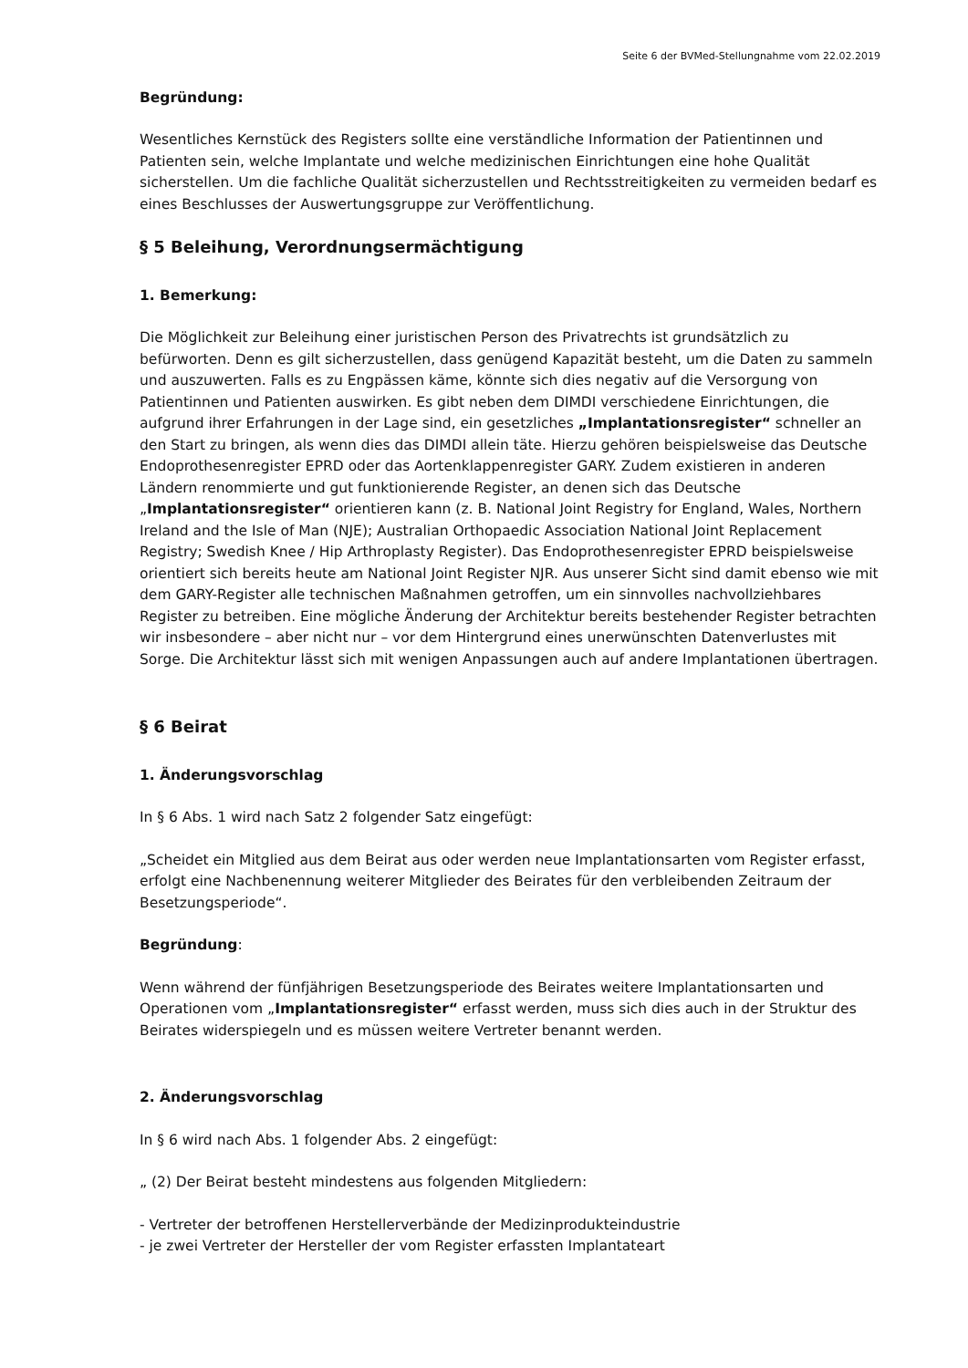Seite 6 der BVMed-Stellungnahme vom 22.02.2019
Begründung:
Wesentliches Kernstück des Registers sollte eine verständliche Information der Patientinnen und Patienten sein, welche Implantate und welche medizinischen Einrichtungen eine hohe Qualität sicherstellen. Um die fachliche Qualität sicherzustellen und Rechtsstreitigkeiten zu vermeiden bedarf es eines Beschlusses der Auswertungsgruppe zur Veröffentlichung.
§ 5 Beleihung, Verordnungsermächtigung
1. Bemerkung:
Die Möglichkeit zur Beleihung einer juristischen Person des Privatrechts ist grundsätzlich zu befürworten. Denn es gilt sicherzustellen, dass genügend Kapazität besteht, um die Daten zu sammeln und auszuwerten. Falls es zu Engpässen käme, könnte sich dies negativ auf die Versorgung von Patientinnen und Patienten auswirken. Es gibt neben dem DIMDI verschiedene Einrichtungen, die aufgrund ihrer Erfahrungen in der Lage sind, ein gesetzliches „Implantationsregister“ schneller an den Start zu bringen, als wenn dies das DIMDI allein täte. Hierzu gehören beispielsweise das Deutsche Endoprothesenregister EPRD oder das Aortenklappenregister GARY. Zudem existieren in anderen Ländern renommierte und gut funktionierende Register, an denen sich das Deutsche „Implantationsregister“ orientieren kann (z. B. National Joint Registry for England, Wales, Northern Ireland and the Isle of Man (NJE); Australian Orthopaedic Association National Joint Replacement Registry; Swedish Knee / Hip Arthroplasty Register). Das Endoprothesenregister EPRD beispielsweise orientiert sich bereits heute am National Joint Register NJR. Aus unserer Sicht sind damit ebenso wie mit dem GARY-Register alle technischen Maßnahmen getroffen, um ein sinnvolles nachvollziehbares Register zu betreiben. Eine mögliche Änderung der Architektur bereits bestehender Register betrachten wir insbesondere – aber nicht nur – vor dem Hintergrund eines unerwünschten Datenverlustes mit Sorge. Die Architektur lässt sich mit wenigen Anpassungen auch auf andere Implantationen übertragen.
§ 6 Beirat
1. Änderungsvorschlag
In § 6 Abs. 1 wird nach Satz 2 folgender Satz eingefügt:
„Scheidet ein Mitglied aus dem Beirat aus oder werden neue Implantationsarten vom Register erfasst, erfolgt eine Nachbenennung weiterer Mitglieder des Beirates für den verbleibenden Zeitraum der Besetzungsperiode“.
Begründung:
Wenn während der fünfjährigen Besetzungsperiode des Beirates weitere Implantationsarten und Operationen vom „Implantationsregister“ erfasst werden, muss sich dies auch in der Struktur des Beirates widerspiegeln und es müssen weitere Vertreter benannt werden.
2. Änderungsvorschlag
In § 6 wird nach Abs. 1 folgender Abs. 2 eingefügt:
„ (2) Der Beirat besteht mindestens aus folgenden Mitgliedern:
- Vertreter der betroffenen Herstellerverbände der Medizinprodukteindustrie
- je zwei Vertreter der Hersteller der vom Register erfassten Implantateart